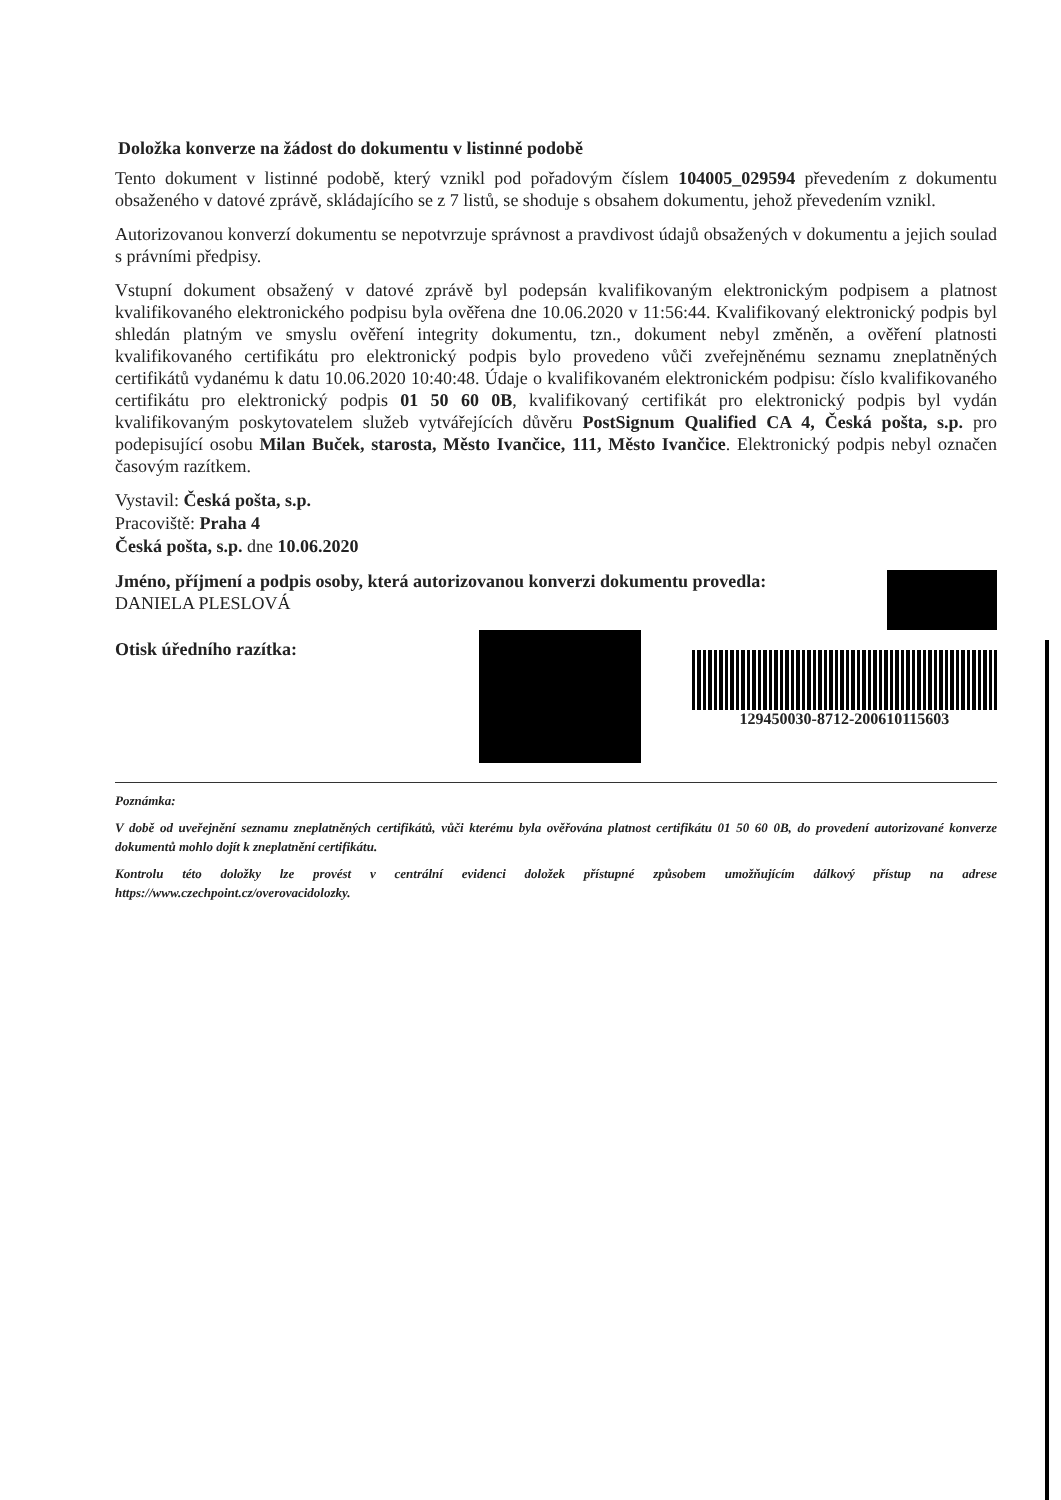Doložka konverze na žádost do dokumentu v listinné podobě
Tento dokument v listinné podobě, který vznikl pod pořadovým číslem 104005_029594 převedením z dokumentu obsaženého v datové zprávě, skládajícího se z 7 listů, se shoduje s obsahem dokumentu, jehož převedením vznikl.
Autorizovanou konverzí dokumentu se nepotvrzuje správnost a pravdivost údajů obsažených v dokumentu a jejich soulad s právními předpisy.
Vstupní dokument obsažený v datové zprávě byl podepsán kvalifikovaným elektronickým podpisem a platnost kvalifikovaného elektronického podpisu byla ověřena dne 10.06.2020 v 11:56:44. Kvalifikovaný elektronický podpis byl shledán platným ve smyslu ověření integrity dokumentu, tzn., dokument nebyl změněn, a ověření platnosti kvalifikovaného certifikátu pro elektronický podpis bylo provedeno vůči zveřejněnému seznamu zneplatněných certifikátů vydanému k datu 10.06.2020 10:40:48. Údaje o kvalifikovaném elektronickém podpisu: číslo kvalifikovaného certifikátu pro elektronický podpis 01 50 60 0B, kvalifikovaný certifikát pro elektronický podpis byl vydán kvalifikovaným poskytovatelem služeb vytvářejících důvěru PostSignum Qualified CA 4, Česká pošta, s.p. pro podepisující osobu Milan Buček, starosta, Město Ivančice, 111, Město Ivančice. Elektronický podpis nebyl označen časovým razítkem.
Vystavil: Česká pošta, s.p.
Pracoviště: Praha 4
Česká pošta, s.p. dne 10.06.2020
Jméno, příjmení a podpis osoby, která autorizovanou konverzi dokumentu provedla:
DANIELA PLESLOVÁ
Otisk úředního razítka:
129450030-8712-200610115603
Poznámka:
V době od uveřejnění seznamu zneplatněných certifikátů, vůči kterému byla ověřována platnost certifikátu 01 50 60 0B, do provedení autorizované konverze dokumentů mohlo dojít k zneplatnění certifikátu.
Kontrolu této doložky lze provést v centrální evidenci doložek přístupné způsobem umožňujícím dálkový přístup na adrese https://www.czechpoint.cz/overovacidolozky.